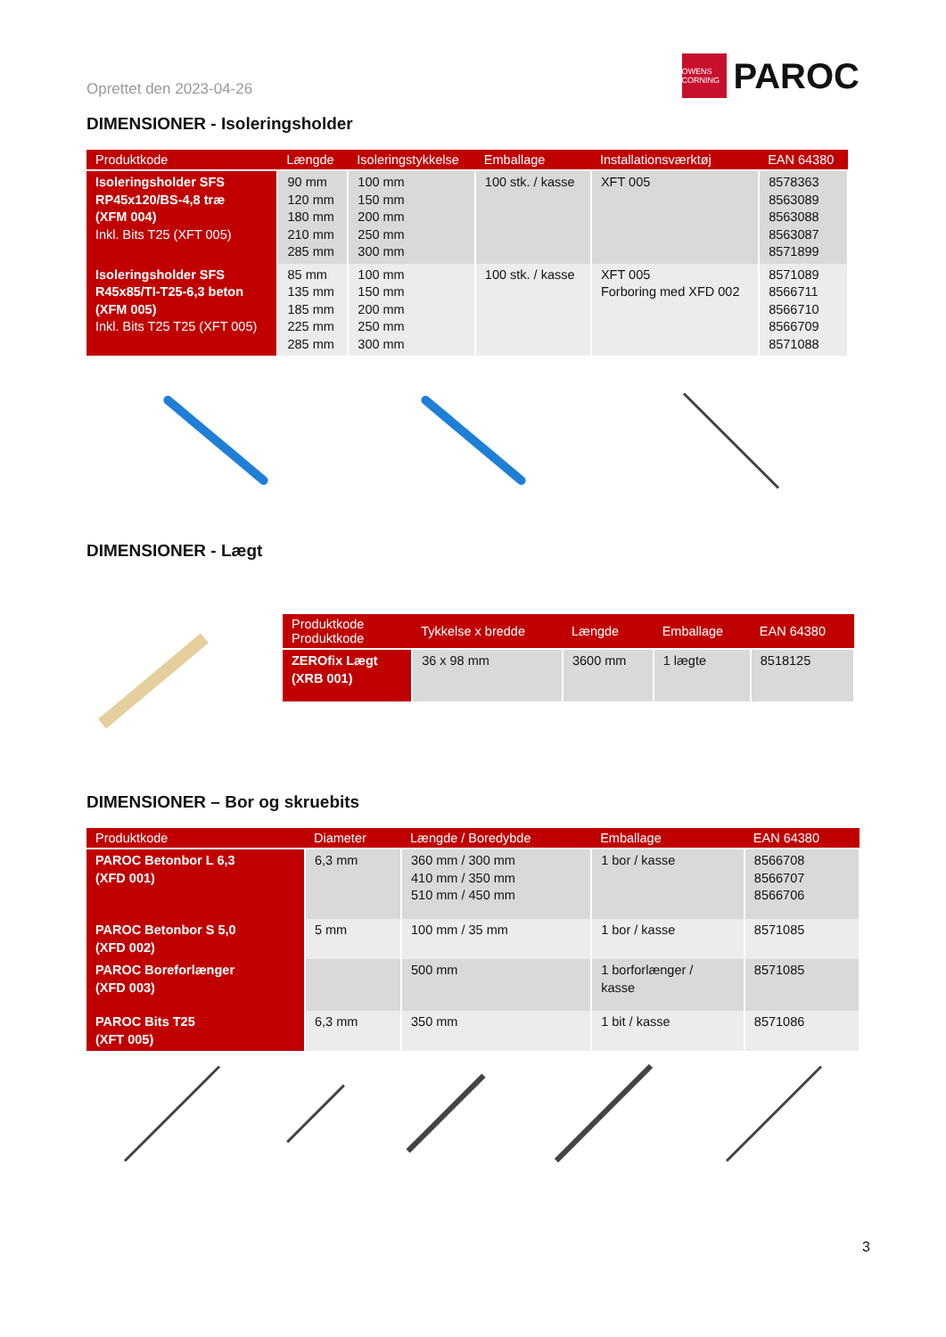Oprettet den 2023-04-26
OWENS CORNING
PAROC
DIMENSIONER - Isoleringsholder
| Produktkode | Længde | Isoleringstykkelse | Emballage | Installationsværktøj | EAN 64380 |
| --- | --- | --- | --- | --- | --- |
| Isoleringsholder SFS RP45x120/BS-4,8 træ (XFM 004) Inkl. Bits T25 (XFT 005) | 90 mm 120 mm 180 mm 210 mm 285 mm | 100 mm 150 mm 200 mm 250 mm 300 mm | 100 stk. / kasse | XFT 005 | 8578363 8563089 8563088 8563087 8571899 |
| Isoleringsholder SFS R45x85/TI-T25-6,3 beton (XFM 005) Inkl. Bits T25 T25 (XFT 005) | 85 mm 135 mm 185 mm 225 mm 285 mm | 100 mm 150 mm 200 mm 250 mm 300 mm | 100 stk. / kasse | XFT 005 Forboring med XFD 002 | 8571089 8566711 8566710 8566709 8571088 |
DIMENSIONER - Lægt
| Produktkode Produktkode | Tykkelse x bredde | Længde | Emballage | EAN 64380 |
| --- | --- | --- | --- | --- |
| ZEROfix Lægt (XRB 001) | 36 x 98 mm | 3600 mm | 1 lægte | 8518125 |
DIMENSIONER – Bor og skruebits
| Produktkode | Diameter | Længde / Boredybde | Emballage | EAN 64380 |
| --- | --- | --- | --- | --- |
| PAROC Betonbor L 6,3 (XFD 001) | 6,3 mm | 360 mm / 300 mm 410 mm / 350 mm 510 mm / 450 mm | 1 bor / kasse | 8566708 8566707 8566706 |
| PAROC Betonbor S 5,0 (XFD 002) | 5 mm | 100 mm / 35 mm | 1 bor / kasse | 8571085 |
| PAROC Boreforlænger (XFD 003) | | 500 mm | 1 borforlænger / kasse | 8571085 |
| PAROC Bits T25 (XFT 005) | 6,3 mm | 350 mm | 1 bit / kasse | 8571086 |
3